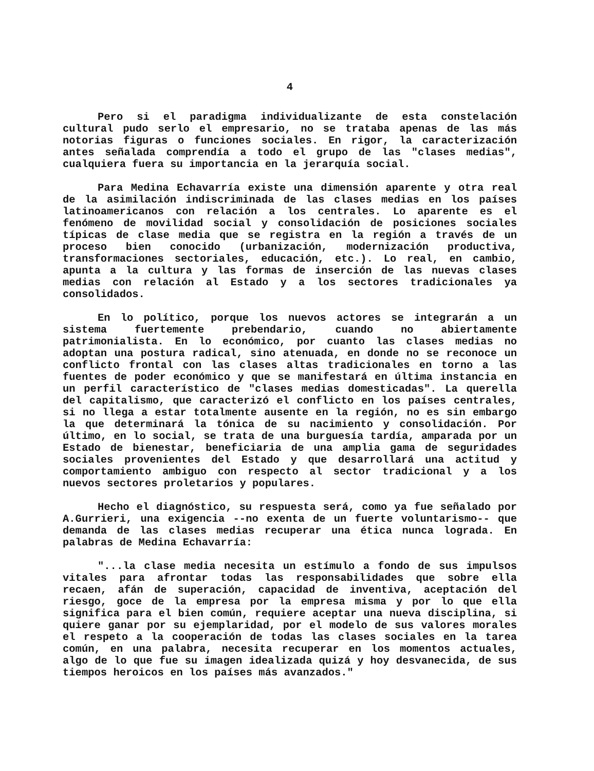4
Pero si el paradigma individualizante de esta constelación cultural pudo serlo el empresario, no se trataba apenas de las más notorias figuras o funciones sociales. En rigor, la caracterización antes señalada comprendía a todo el grupo de las "clases medias", cualquiera fuera su importancia en la jerarquía social.
Para Medina Echavarría existe una dimensión aparente y otra real de la asimilación indiscriminada de las clases medias en los países latinoamericanos con relación a los centrales. Lo aparente es el fenómeno de movilidad social y consolidación de posiciones sociales típicas de clase media que se registra en la región a través de un proceso bien conocido (urbanización, modernización productiva, transformaciones sectoriales, educación, etc.). Lo real, en cambio, apunta a la cultura y las formas de inserción de las nuevas clases medias con relación al Estado y a los sectores tradicionales ya consolidados.
En lo político, porque los nuevos actores se integrarán a un sistema fuertemente prebendario, cuando no abiertamente patrimonialista. En lo económico, por cuanto las clases medias no adoptan una postura radical, sino atenuada, en donde no se reconoce un conflicto frontal con las clases altas tradicionales en torno a las fuentes de poder económico y que se manifestará en última instancia en un perfil característico de "clases medias domesticadas". La querella del capitalismo, que caracterizó el conflicto en los países centrales, si no llega a estar totalmente ausente en la región, no es sin embargo la que determinará la tónica de su nacimiento y consolidación. Por último, en lo social, se trata de una burguesía tardía, amparada por un Estado de bienestar, beneficiaria de una amplia gama de seguridades sociales provenientes del Estado y que desarrollará una actitud y comportamiento ambiguo con respecto al sector tradicional y a los nuevos sectores proletarios y populares.
Hecho el diagnóstico, su respuesta será, como ya fue señalado por A.Gurrieri, una exigencia --no exenta de un fuerte voluntarismo-- que demanda de las clases medias recuperar una ética nunca lograda. En palabras de Medina Echavarría:
"...la clase media necesita un estímulo a fondo de sus impulsos vitales para afrontar todas las responsabilidades que sobre ella recaen, afán de superación, capacidad de inventiva, aceptación del riesgo, goce de la empresa por la empresa misma y por lo que ella significa para el bien común, requiere aceptar una nueva disciplina, si quiere ganar por su ejemplaridad, por el modelo de sus valores morales el respeto a la cooperación de todas las clases sociales en la tarea común, en una palabra, necesita recuperar en los momentos actuales, algo de lo que fue su imagen idealizada quizá y hoy desvanecida, de sus tiempos heroicos en los países más avanzados."